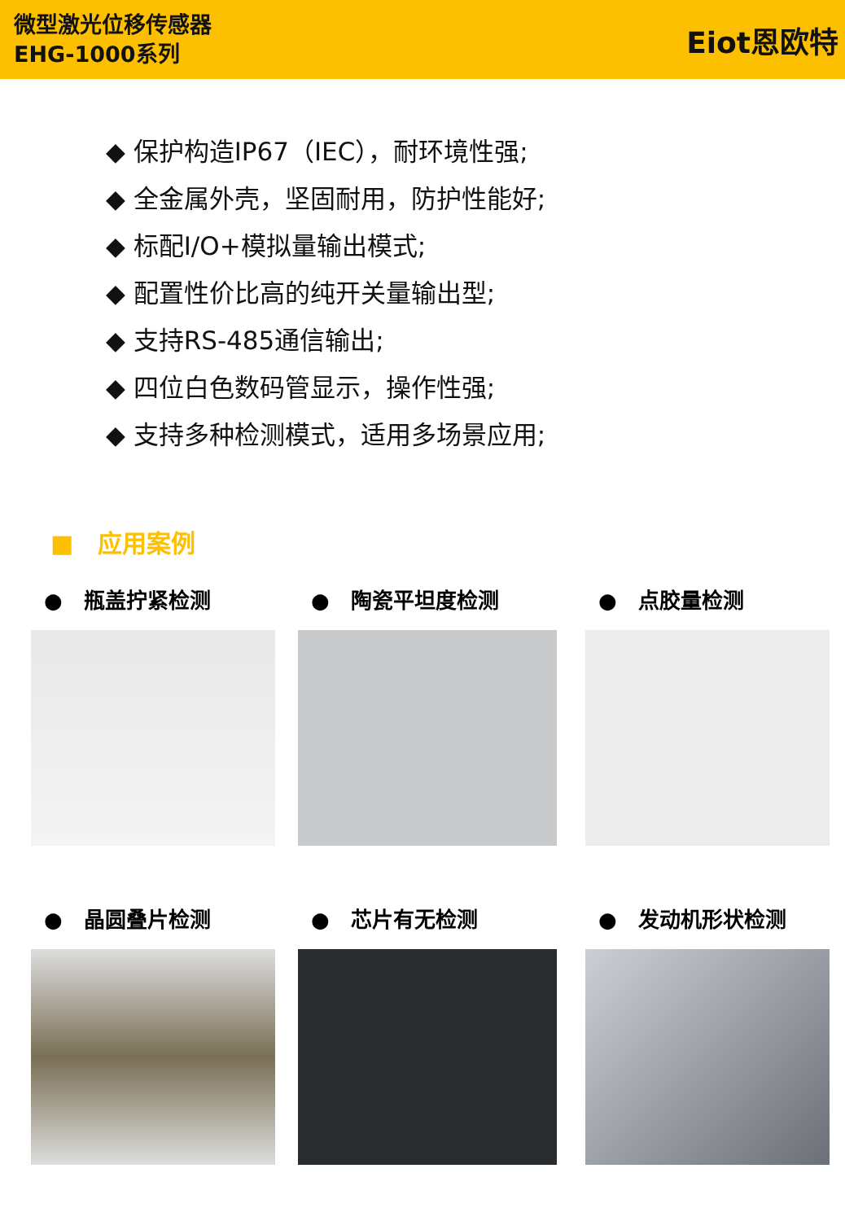微型激光位移传感器
EHG-1000系列
Eiot恩欧特
◆ 保护构造IP67（IEC），耐环境性强;
◆ 全金属外壳，坚固耐用，防护性能好;
◆ 标配I/O+模拟量输出模式;
◆ 配置性价比高的纯开关量输出型;
◆ 支持RS-485通信输出;
◆ 四位白色数码管显示，操作性强;
◆ 支持多种检测模式，适用多场景应用;
■　应用案例
●　瓶盖拧紧检测
●　陶瓷平坦度检测
●　点胶量检测
●　晶圆叠片检测
●　芯片有无检测
●　发动机形状检测